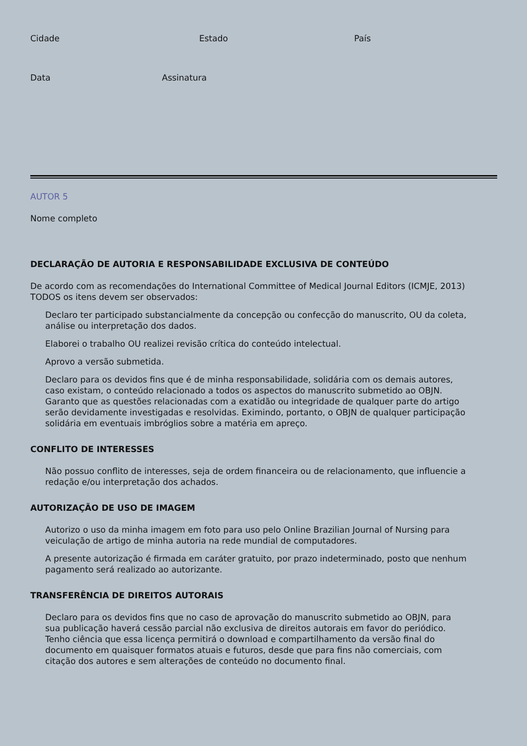Cidade Estado País
Data Assinatura
AUTOR 5
Nome completo
DECLARAÇÃO DE AUTORIA E RESPONSABILIDADE EXCLUSIVA DE CONTEÚDO
De acordo com as recomendações do International Committee of Medical Journal Editors (ICMJE, 2013) TODOS os itens devem ser observados:
Declaro ter participado substancialmente da concepção ou confecção do manuscrito, OU da coleta, análise ou interpretação dos dados.
Elaborei o trabalho OU realizei revisão crítica do conteúdo intelectual.
Aprovo a versão submetida.
Declaro para os devidos fins que é de minha responsabilidade, solidária com os demais autores, caso existam, o conteúdo relacionado a todos os aspectos do manuscrito submetido ao OBJN. Garanto que as questões relacionadas com a exatidão ou integridade de qualquer parte do artigo serão devidamente investigadas e resolvidas. Eximindo, portanto, o OBJN de qualquer participação solidária em eventuais imbróglios sobre a matéria em apreço.
CONFLITO DE INTERESSES
Não possuo conflito de interesses, seja de ordem financeira ou de relacionamento, que influencie a redação e/ou interpretação dos achados.
AUTORIZAÇÃO DE USO DE IMAGEM
Autorizo o uso da minha imagem em foto para uso pelo Online Brazilian Journal of Nursing para veiculação de artigo de minha autoria na rede mundial de computadores.
A presente autorização é firmada em caráter gratuito, por prazo indeterminado, posto que nenhum pagamento será realizado ao autorizante.
TRANSFERÊNCIA DE DIREITOS AUTORAIS
Declaro para os devidos fins que no caso de aprovação do manuscrito submetido ao OBJN, para sua publicação haverá cessão parcial não exclusiva de direitos autorais em favor do periódico. Tenho ciência que essa licença permitirá o download e compartilhamento da versão final do documento em quaisquer formatos atuais e futuros, desde que para fins não comerciais, com citação dos autores e sem alterações de conteúdo no documento final.